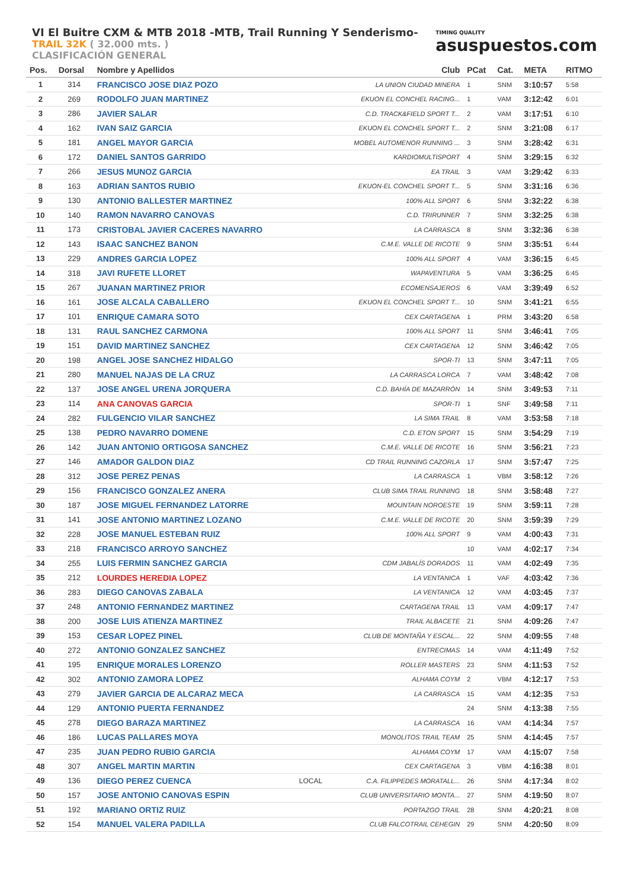VI El Buitre CXM & MTB 2018 -MTB, Trail Running Y Senderismo-
TRAIL 32K ( 32.000 mts. )
CLASIFICACIÓN GENERAL
TIMING QUALITY
asuspuestos.com
| Pos. | Dorsal | Nombre y Apellidos | | Club | PCat | Cat. | META | RITMO |
| --- | --- | --- | --- | --- | --- | --- | --- | --- |
| 1 | 314 | FRANCISCO JOSE DIAZ POZO | | LA UNION CIUDAD MINERA | 1 | SNM | 3:10:57 | 5:58 |
| 2 | 269 | RODOLFO JUAN MARTINEZ | | EKUON EL CONCHEL RACING... | 1 | VAM | 3:12:42 | 6:01 |
| 3 | 286 | JAVIER SALAR | | C.D. TRACK&FIELD SPORT T... | 2 | VAM | 3:17:51 | 6:10 |
| 4 | 162 | IVAN SAIZ GARCIA | | EKUON EL CONCHEL SPORT T... | 2 | SNM | 3:21:08 | 6:17 |
| 5 | 181 | ANGEL MAYOR GARCIA | | MOBEL AUTOMENOR RUNNING ... | 3 | SNM | 3:28:42 | 6:31 |
| 6 | 172 | DANIEL SANTOS GARRIDO | | KARDIOMULTISPORT | 4 | SNM | 3:29:15 | 6:32 |
| 7 | 266 | JESUS MUNOZ GARCIA | | EA TRAIL | 3 | VAM | 3:29:42 | 6:33 |
| 8 | 163 | ADRIAN SANTOS RUBIO | | EKUON-EL CONCHEL SPORT T... | 5 | SNM | 3:31:16 | 6:36 |
| 9 | 130 | ANTONIO BALLESTER MARTINEZ | | 100% ALL SPORT | 6 | SNM | 3:32:22 | 6:38 |
| 10 | 140 | RAMON NAVARRO CANOVAS | | C.D. TRIRUNNER | 7 | SNM | 3:32:25 | 6:38 |
| 11 | 173 | CRISTOBAL JAVIER CACERES NAVARRO | | LA CARRASCA | 8 | SNM | 3:32:36 | 6:38 |
| 12 | 143 | ISAAC SANCHEZ BANON | | C.M.E. VALLE DE RICOTE | 9 | SNM | 3:35:51 | 6:44 |
| 13 | 229 | ANDRES GARCIA LOPEZ | | 100% ALL SPORT | 4 | VAM | 3:36:15 | 6:45 |
| 14 | 318 | JAVI RUFETE LLORET | | WAPAVENTURA | 5 | VAM | 3:36:25 | 6:45 |
| 15 | 267 | JUANAN MARTINEZ PRIOR | | ECOMENSAJEROS | 6 | VAM | 3:39:49 | 6:52 |
| 16 | 161 | JOSE ALCALA CABALLERO | | EKUON EL CONCHEL SPORT T... | 10 | SNM | 3:41:21 | 6:55 |
| 17 | 101 | ENRIQUE CAMARA SOTO | | CEX CARTAGENA | 1 | PRM | 3:43:20 | 6:58 |
| 18 | 131 | RAUL SANCHEZ CARMONA | | 100% ALL SPORT | 11 | SNM | 3:46:41 | 7:05 |
| 19 | 151 | DAVID MARTINEZ SANCHEZ | | CEX CARTAGENA | 12 | SNM | 3:46:42 | 7:05 |
| 20 | 198 | ANGEL JOSE SANCHEZ HIDALGO | | SPOR-TI | 13 | SNM | 3:47:11 | 7:05 |
| 21 | 280 | MANUEL NAJAS DE LA CRUZ | | LA CARRASCA LORCA | 7 | VAM | 3:48:42 | 7:08 |
| 22 | 137 | JOSE ANGEL URENA JORQUERA | | C.D. BAHÍA DE MAZARRÓN | 14 | SNM | 3:49:53 | 7:11 |
| 23 | 114 | ANA CANOVAS GARCIA | | SPOR-TI | 1 | SNF | 3:49:58 | 7:11 |
| 24 | 282 | FULGENCIO VILAR SANCHEZ | | LA SIMA TRAIL | 8 | VAM | 3:53:58 | 7:18 |
| 25 | 138 | PEDRO NAVARRO DOMENE | | C.D. ETON SPORT | 15 | SNM | 3:54:29 | 7:19 |
| 26 | 142 | JUAN ANTONIO ORTIGOSA SANCHEZ | | C.M.E. VALLE DE RICOTE | 16 | SNM | 3:56:21 | 7:23 |
| 27 | 146 | AMADOR GALDON DIAZ | | CD TRAIL RUNNING CAZORLA | 17 | SNM | 3:57:47 | 7:25 |
| 28 | 312 | JOSE PEREZ PENAS | | LA CARRASCA | 1 | VBM | 3:58:12 | 7:26 |
| 29 | 156 | FRANCISCO GONZALEZ ANERA | | CLUB SIMA TRAIL RUNNING | 18 | SNM | 3:58:48 | 7:27 |
| 30 | 187 | JOSE MIGUEL FERNANDEZ LATORRE | | MOUNTAIN NOROESTE | 19 | SNM | 3:59:11 | 7:28 |
| 31 | 141 | JOSE ANTONIO MARTINEZ LOZANO | | C.M.E. VALLE DE RICOTE | 20 | SNM | 3:59:39 | 7:29 |
| 32 | 228 | JOSE MANUEL ESTEBAN RUIZ | | 100% ALL SPORT | 9 | VAM | 4:00:43 | 7:31 |
| 33 | 218 | FRANCISCO ARROYO SANCHEZ | | | 10 | VAM | 4:02:17 | 7:34 |
| 34 | 255 | LUIS FERMIN SANCHEZ GARCIA | | CDM JABALÍS DORADOS | 11 | VAM | 4:02:49 | 7:35 |
| 35 | 212 | LOURDES HEREDIA LOPEZ | | LA VENTANICA | 1 | VAF | 4:03:42 | 7:36 |
| 36 | 283 | DIEGO CANOVAS ZABALA | | LA VENTANICA | 12 | VAM | 4:03:45 | 7:37 |
| 37 | 248 | ANTONIO FERNANDEZ MARTINEZ | | CARTAGENA TRAIL | 13 | VAM | 4:09:17 | 7:47 |
| 38 | 200 | JOSE LUIS ATIENZA MARTINEZ | | TRAIL ALBACETE | 21 | SNM | 4:09:26 | 7:47 |
| 39 | 153 | CESAR LOPEZ PINEL | | CLUB DE MONTAÑA Y ESCAL... | 22 | SNM | 4:09:55 | 7:48 |
| 40 | 272 | ANTONIO GONZALEZ SANCHEZ | | ENTRECIMAS | 14 | VAM | 4:11:49 | 7:52 |
| 41 | 195 | ENRIQUE MORALES LORENZO | | ROLLER MASTERS | 23 | SNM | 4:11:53 | 7:52 |
| 42 | 302 | ANTONIO ZAMORA LOPEZ | | ALHAMA COYM | 2 | VBM | 4:12:17 | 7:53 |
| 43 | 279 | JAVIER GARCIA DE ALCARAZ MECA | | LA CARRASCA | 15 | VAM | 4:12:35 | 7:53 |
| 44 | 129 | ANTONIO PUERTA FERNANDEZ | | | 24 | SNM | 4:13:38 | 7:55 |
| 45 | 278 | DIEGO BARAZA MARTINEZ | | LA CARRASCA | 16 | VAM | 4:14:34 | 7:57 |
| 46 | 186 | LUCAS PALLARES MOYA | | MONOLITOS TRAIL TEAM | 25 | SNM | 4:14:45 | 7:57 |
| 47 | 235 | JUAN PEDRO RUBIO GARCIA | | ALHAMA COYM | 17 | VAM | 4:15:07 | 7:58 |
| 48 | 307 | ANGEL MARTIN MARTIN | | CEX CARTAGENA | 3 | VBM | 4:16:38 | 8:01 |
| 49 | 136 | DIEGO PEREZ CUENCA | LOCAL | C.A. FILIPPEDES MORATALL... | 26 | SNM | 4:17:34 | 8:02 |
| 50 | 157 | JOSE ANTONIO CANOVAS ESPIN | | CLUB UNIVERSITARIO MONTA... | 27 | SNM | 4:19:50 | 8:07 |
| 51 | 192 | MARIANO ORTIZ RUIZ | | PORTAZGO TRAIL | 28 | SNM | 4:20:21 | 8:08 |
| 52 | 154 | MANUEL VALERA PADILLA | | CLUB FALCOTRAIL CEHEGIN | 29 | SNM | 4:20:50 | 8:09 |